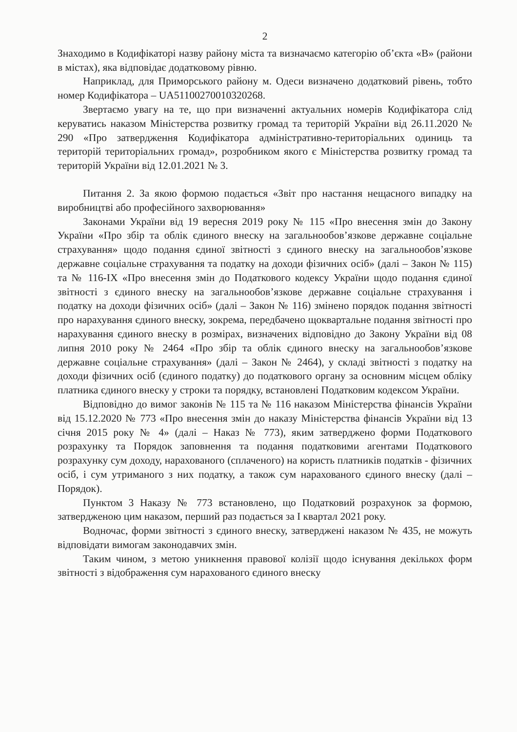2
Знаходимо в Кодифікаторі назву району міста та визначаємо категорію об’єкта «В» (райони в містах), яка відповідає додатковому рівню.
Наприклад, для Приморського району м. Одеси визначено додатковий рівень, тобто номер Кодифікатора – UA51100270010320268.
Звертаємо увагу на те, що при визначенні актуальних номерів Кодифікатора слід керуватись наказом Міністерства розвитку громад та територій України від 26.11.2020 № 290 «Про затвердження Кодифікатора адміністративно-територіальних одиниць та територій територіальних громад», розробником якого є Міністерства розвитку громад та територій України від 12.01.2021 № 3.
Питання 2. За якою формою подається «Звіт про настання нещасного випадку на виробництві або професійного захворювання»
Законами України від 19 вересня 2019 року № 115 «Про внесення змін до Закону України «Про збір та облік єдиного внеску на загальнообов’язкове державне соціальне страхування» щодо подання єдиної звітності з єдиного внеску на загальнообов’язкове державне соціальне страхування та податку на доходи фізичних осіб» (далі – Закон № 115) та № 116-IX «Про внесення змін до Податкового кодексу України щодо подання єдиної звітності з єдиного внеску на загальнообов’язкове державне соціальне страхування і податку на доходи фізичних осіб» (далі – Закон № 116) змінено порядок подання звітності про нарахування єдиного внеску, зокрема, передбачено щоквартальне подання звітності про нарахування єдиного внеску в розмірах, визначених відповідно до Закону України від 08 липня 2010 року № 2464 «Про збір та облік єдиного внеску на загальнообов’язкове державне соціальне страхування» (далі – Закон № 2464), у складі звітності з податку на доходи фізичних осіб (єдиного податку) до податкового органу за основним місцем обліку платника єдиного внеску у строки та порядку, встановлені Податковим кодексом України.
Відповідно до вимог законів № 115 та № 116 наказом Міністерства фінансів України від 15.12.2020 № 773 «Про внесення змін до наказу Міністерства фінансів України від 13 січня 2015 року № 4» (далі – Наказ № 773), яким затверджено форми Податкового розрахунку та Порядок заповнення та подання податковими агентами Податкового розрахунку сум доходу, нарахованого (сплаченого) на користь платників податків - фізичних осіб, і сум утриманого з них податку, а також сум нарахованого єдиного внеску (далі – Порядок).
Пунктом 3 Наказу № 773 встановлено, що Податковий розрахунок за формою, затвердженою цим наказом, перший раз подається за I квартал 2021 року.
Водночас, форми звітності з єдиного внеску, затверджені наказом № 435, не можуть відповідати вимогам законодавчих змін.
Таким чином, з метою уникнення правової колізії щодо існування декількох форм звітності з відображення сум нарахованого єдиного внеску